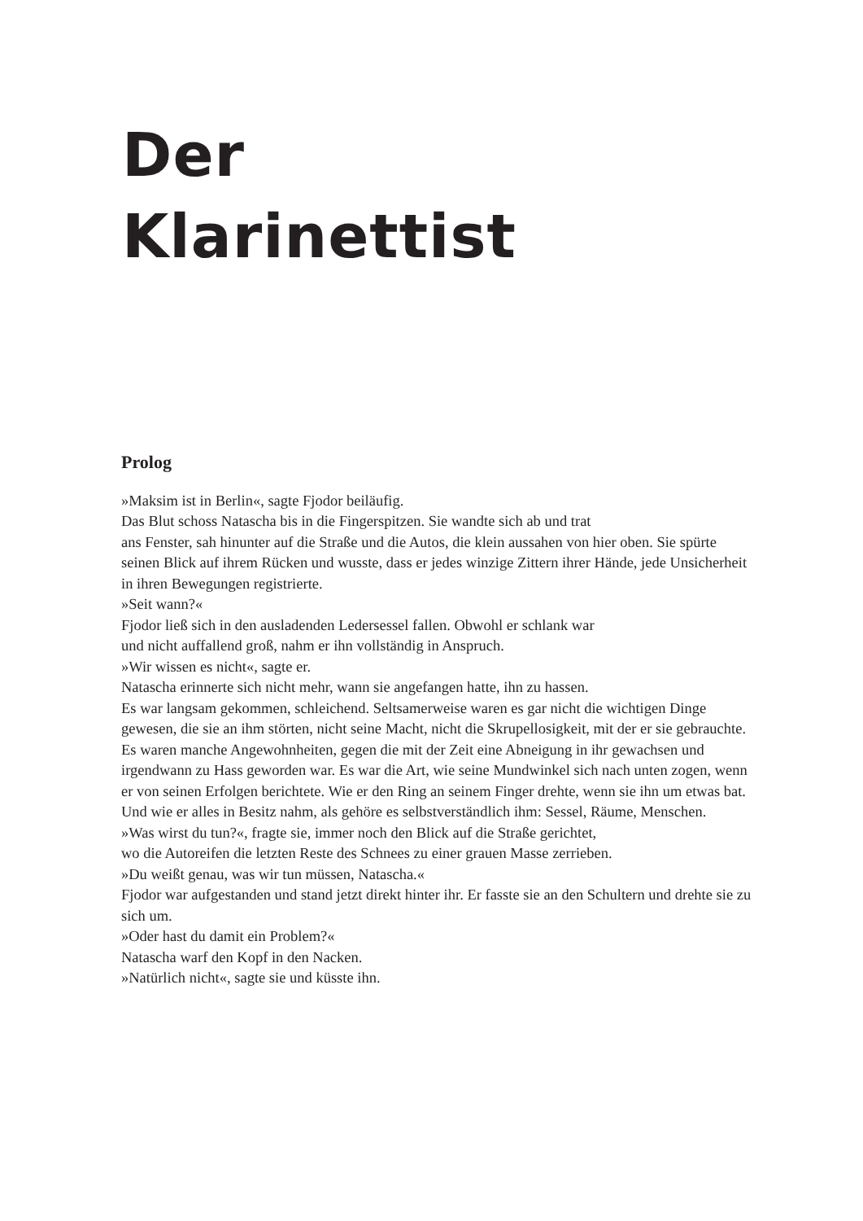Der
Klarinettist
Prolog
»Maksim ist in Berlin«, sagte Fjodor beiläufig.
Das Blut schoss Natascha bis in die Fingerspitzen. Sie wandte sich ab und trat
ans Fenster, sah hinunter auf die Straße und die Autos, die klein aussahen von hier oben. Sie spürte seinen Blick auf ihrem Rücken und wusste, dass er jedes winzige Zittern ihrer Hände, jede Unsicherheit in ihren Bewegungen registrierte.
»Seit wann?«
Fjodor ließ sich in den ausladenden Ledersessel fallen. Obwohl er schlank war
und nicht auffallend groß, nahm er ihn vollständig in Anspruch.
»Wir wissen es nicht«, sagte er.
Natascha erinnerte sich nicht mehr, wann sie angefangen hatte, ihn zu hassen.
Es war langsam gekommen, schleichend. Seltsamerweise waren es gar nicht die wichtigen Dinge gewesen, die sie an ihm störten, nicht seine Macht, nicht die Skrupellosigkeit, mit der er sie gebrauchte. Es waren manche Angewohnheiten, gegen die mit der Zeit eine Abneigung in ihr gewachsen und irgendwann zu Hass geworden war. Es war die Art, wie seine Mundwinkel sich nach unten zogen, wenn er von seinen Erfolgen berichtete. Wie er den Ring an seinem Finger drehte, wenn sie ihn um etwas bat. Und wie er alles in Besitz nahm, als gehöre es selbstverständlich ihm: Sessel, Räume, Menschen.
»Was wirst du tun?«, fragte sie, immer noch den Blick auf die Straße gerichtet,
wo die Autoreifen die letzten Reste des Schnees zu einer grauen Masse zerrieben.
»Du weißt genau, was wir tun müssen, Natascha.«
Fjodor war aufgestanden und stand jetzt direkt hinter ihr. Er fasste sie an den Schultern und drehte sie zu sich um.
»Oder hast du damit ein Problem?«
Natascha warf den Kopf in den Nacken.
»Natürlich nicht«, sagte sie und küsste ihn.